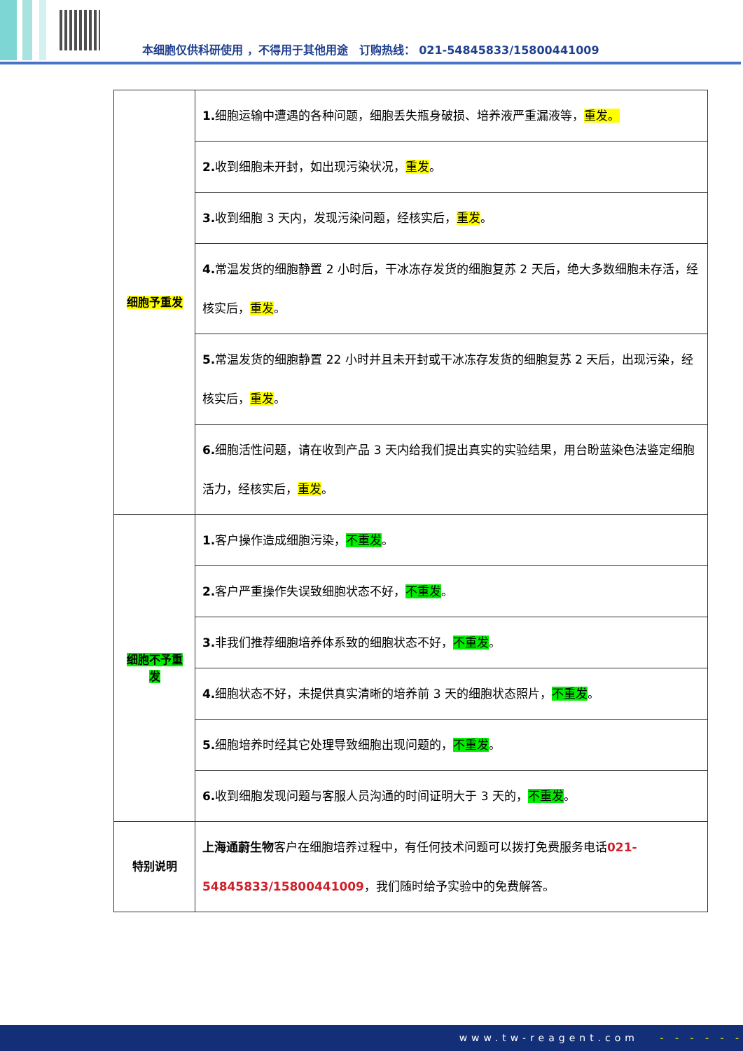本细胞仅供科研使用 ，不得用于其他用途　订购热线： 021-54845833/15800441009
| 细胞予重发 | 1. 细胞运输中遭遇的各种问题，细胞丢失瓶身破损、培养液严重漏液等， 重发。 |
| | 2. 收到细胞未开封，如出现污染状况， 重发 。 |
| | 3. 收到细胞 3 天内，发现污染问题，经核实后， 重发 。 |
| | 4. 常温发货的细胞静置 2 小时后，干冰冻存发货的细胞复苏 2 天后，绝大多数细胞未存活，经核实后， 重发 。 |
| | 5. 常温发货的细胞静置 22 小时并且未开封或干冰冻存发货的细胞复苏 2 天后，出现污染，经核实后， 重发 。 |
| | 6. 细胞活性问题，请在收到产品 3 天内给我们提出真实的实验结果，用台盼蓝染色法鉴定细胞活力，经核实后， 重发 。 |
| 细胞不予重发 | 1. 客户操作造成细胞污染， 不重发 。 |
| | 2. 客户严重操作失误致细胞状态不好， 不重发 。 |
| | 3. 非我们推荐细胞培养体系致的细胞状态不好， 不重发 。 |
| | 4. 细胞状态不好，未提供真实清晰的培养前 3 天的细胞状态照片， 不重发 。 |
| | 5. 细胞培养时经其它处理导致细胞出现问题的， 不重发 。 |
| | 6. 收到细胞发现问题与客服人员沟通的时间证明大于 3 天的， 不重发 。 |
| 特别说明 | 上海通蔚生物 客户在细胞培养过程中，有任何技术问题可以拨打免费服务电话 021-54845833/15800441009 ，我们随时给予实验中的免费解答。 |
www.tw-reagent.com - - - - - -